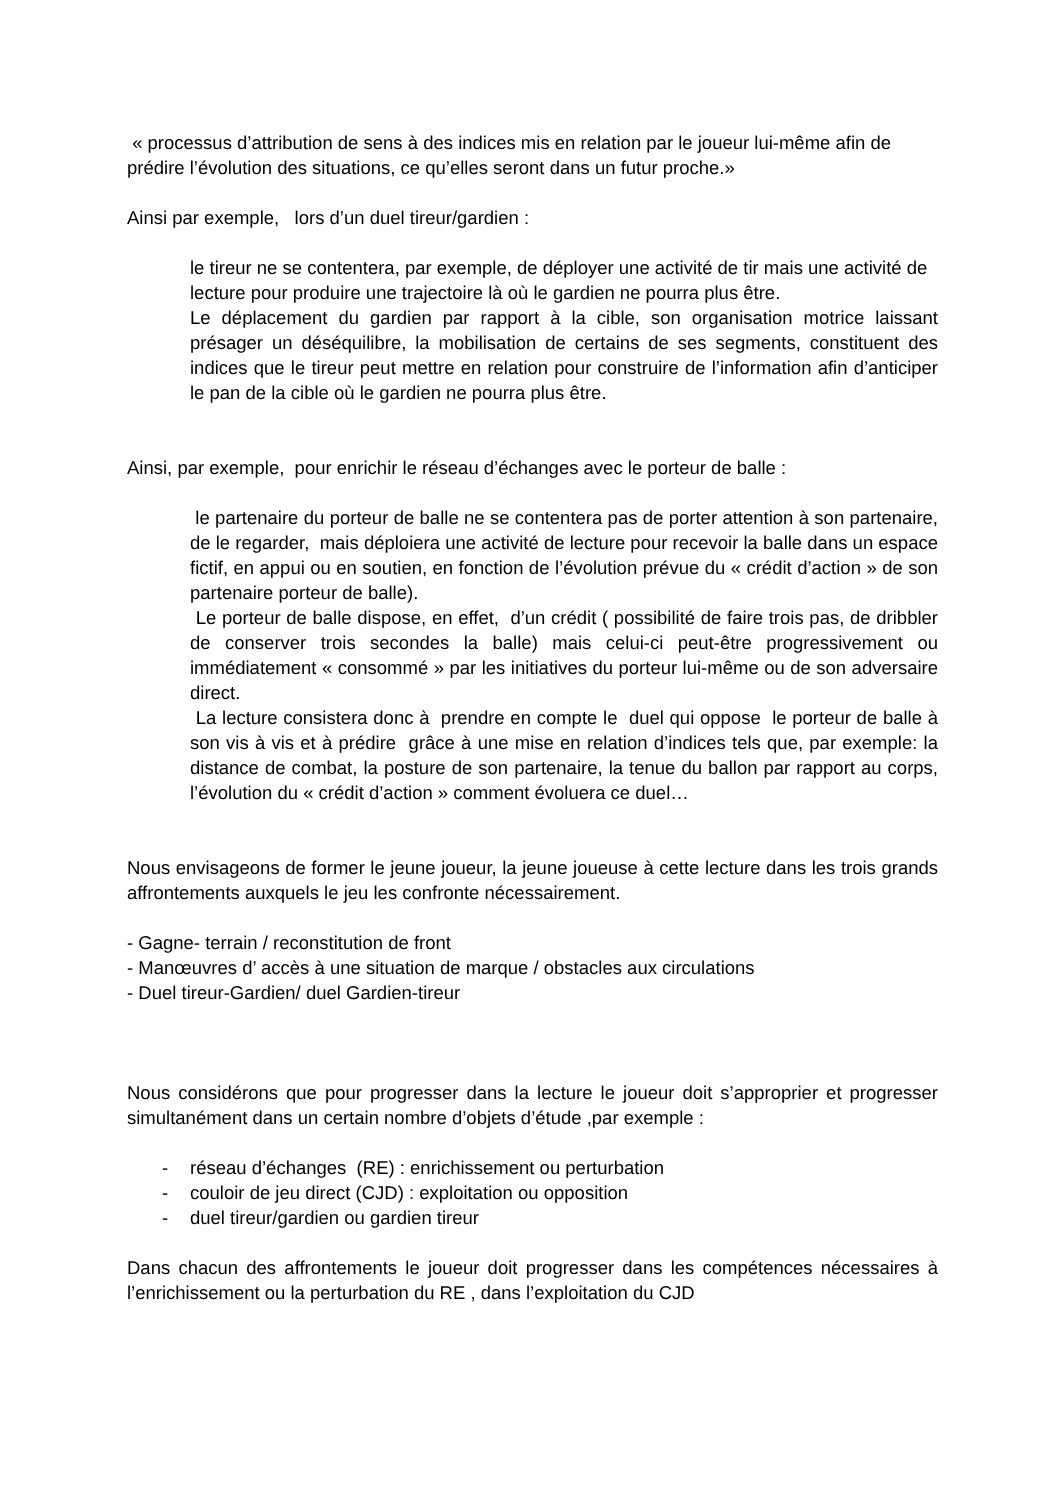« processus d’attribution de sens à des indices mis en relation par le joueur lui-même afin de prédire l’évolution des situations, ce qu’elles seront dans un futur proche.»
Ainsi par exemple, lors d’un duel tireur/gardien :
le tireur ne se contentera, par exemple, de déployer une activité de tir mais une activité de lecture pour produire une trajectoire là où le gardien ne pourra plus être.
Le déplacement du gardien par rapport à la cible, son organisation motrice laissant présager un déséquilibre, la mobilisation de certains de ses segments, constituent des indices que le tireur peut mettre en relation pour construire de l’information afin d’anticiper le pan de la cible où le gardien ne pourra plus être.
Ainsi, par exemple, pour enrichir le réseau d’échanges avec le porteur de balle :
le partenaire du porteur de balle ne se contentera pas de porter attention à son partenaire, de le regarder, mais déploiera une activité de lecture pour recevoir la balle dans un espace fictif, en appui ou en soutien, en fonction de l’évolution prévue du « crédit d’action » de son partenaire porteur de balle).
Le porteur de balle dispose, en effet, d’un crédit ( possibilité de faire trois pas, de dribbler de conserver trois secondes la balle) mais celui-ci peut-être progressivement ou immédiatement « consommé » par les initiatives du porteur lui-même ou de son adversaire direct.
La lecture consistera donc à prendre en compte le duel qui oppose le porteur de balle à son vis à vis et à prédire grâce à une mise en relation d’indices tels que, par exemple: la distance de combat, la posture de son partenaire, la tenue du ballon par rapport au corps, l’évolution du « crédit d’action » comment évoluera ce duel…
Nous envisageons de former le jeune joueur, la jeune joueuse à cette lecture dans les trois grands affrontements auxquels le jeu les confronte nécessairement.
- Gagne- terrain / reconstitution de front
- Manœuvres d’ accès à une situation de marque / obstacles aux circulations
- Duel tireur-Gardien/ duel Gardien-tireur
Nous considérons que pour progresser dans la lecture le joueur doit s’approprier et progresser simultanément dans un certain nombre d’objets d’étude ,par exemple :
- réseau d’échanges (RE) : enrichissement ou perturbation
- couloir de jeu direct (CJD) : exploitation ou opposition
- duel tireur/gardien ou gardien tireur
Dans chacun des affrontements le joueur doit progresser dans les compétences nécessaires à l’enrichissement ou la perturbation du RE , dans l’exploitation du CJD